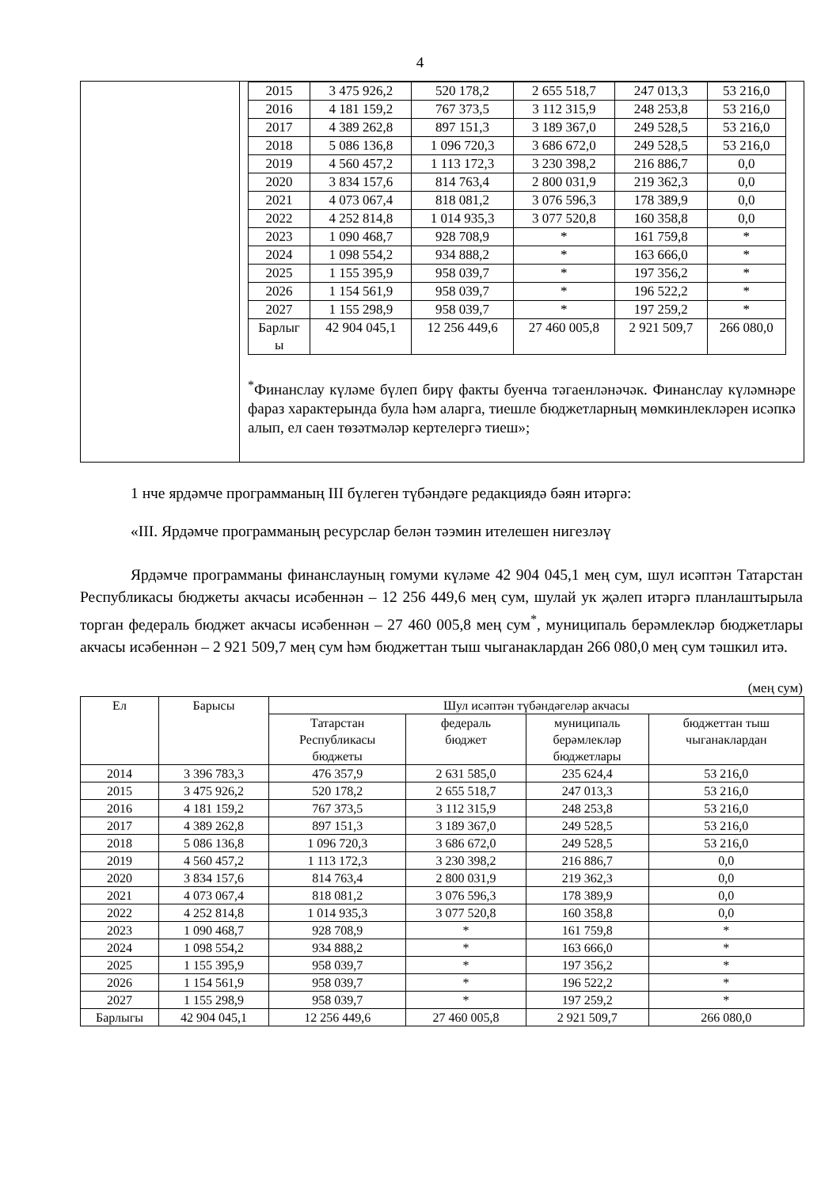4
| | / 2015 / 3 475 926,2 / 520 178,2 / 2 655 518,7 / 247 013,3 / 53 216,0 / / 2016 / 4 181 159,2 / 767 373,5 / 3 112 315,9 / 248 253,8 / 53 216,0 / / 2017 / 4 389 262,8 / 897 151,3 / 3 189 367,0 / 249 528,5 / 53 216,0 / / 2018 / 5 086 136,8 / 1 096 720,3 / 3 686 672,0 / 249 528,5 / 53 216,0 / / 2019 / 4 560 457,2 / 1 113 172,3 / 3 230 398,2 / 216 886,7 / 0,0 / / 2020 / 3 834 157,6 / 814 763,4 / 2 800 031,9 / 219 362,3 / 0,0 / / 2021 / 4 073 067,4 / 818 081,2 / 3 076 596,3 / 178 389,9 / 0,0 / / 2022 / 4 252 814,8 / 1 014 935,3 / 3 077 520,8 / 160 358,8 / 0,0 / / 2023 / 1 090 468,7 / 928 708,9 / * / 161 759,8 / * / / 2024 / 1 098 554,2 / 934 888,2 / * / 163 666,0 / * / / 2025 / 1 155 395,9 / 958 039,7 / * / 197 356,2 / * / / 2026 / 1 154 561,9 / 958 039,7 / * / 196 522,2 / * / / 2027 / 1 155 298,9 / 958 039,7 / * / 197 259,2 / * / / Барлыг ы / 42 904 045,1 / 12 256 449,6 / 27 460 005,8 / 2 921 509,7 / 266 080,0 / <sup>*</sup> Финанслау күләме бүлеп бирү факты буенча тәгаенләнәчәк. Финанслау күләмнәре фараз характерында була һәм аларга, тиешле бюджетларның мөмкинлекләрен исәпкә алып, ел саен төзәтмәләр кертелергә тиеш»; |
1 нче ярдәмче программаның III бүлеген түбәндәге редакциядә бәян итәргә:
«III. Ярдәмче программаның ресурслар белән тәэмин ителешен нигезләү
Ярдәмче программаны финанслауның гомуми күләме 42 904 045,1 мең сум, шул исәптән Татарстан Республикасы бюджеты акчасы исәбеннән – 12 256 449,6 мең сум, шулай ук җәлеп итәргә планлаштырыла торган федераль бюджет акчасы исәбеннән – 27 460 005,8 мең сум<sup>*</sup>, муниципаль берәмлекләр бюджетлары акчасы исәбеннән – 2 921 509,7 мең сум һәм бюджеттан тыш чыганаклардан 266 080,0 мең сум тәшкил итә.
(мең сум)
| Ел | Барысы | Шул исәптән түбәндәгеләр акчасы | | | |
| --- | --- | --- | --- | --- | --- |
| | | Татарстан Республикасы бюджеты | федераль бюджет | муниципаль берәмлекләр бюджетлары | бюджеттан тыш чыганаклардан |
| 2014 | 3 396 783,3 | 476 357,9 | 2 631 585,0 | 235 624,4 | 53 216,0 |
| 2015 | 3 475 926,2 | 520 178,2 | 2 655 518,7 | 247 013,3 | 53 216,0 |
| 2016 | 4 181 159,2 | 767 373,5 | 3 112 315,9 | 248 253,8 | 53 216,0 |
| 2017 | 4 389 262,8 | 897 151,3 | 3 189 367,0 | 249 528,5 | 53 216,0 |
| 2018 | 5 086 136,8 | 1 096 720,3 | 3 686 672,0 | 249 528,5 | 53 216,0 |
| 2019 | 4 560 457,2 | 1 113 172,3 | 3 230 398,2 | 216 886,7 | 0,0 |
| 2020 | 3 834 157,6 | 814 763,4 | 2 800 031,9 | 219 362,3 | 0,0 |
| 2021 | 4 073 067,4 | 818 081,2 | 3 076 596,3 | 178 389,9 | 0,0 |
| 2022 | 4 252 814,8 | 1 014 935,3 | 3 077 520,8 | 160 358,8 | 0,0 |
| 2023 | 1 090 468,7 | 928 708,9 | * | 161 759,8 | * |
| 2024 | 1 098 554,2 | 934 888,2 | * | 163 666,0 | * |
| 2025 | 1 155 395,9 | 958 039,7 | * | 197 356,2 | * |
| 2026 | 1 154 561,9 | 958 039,7 | * | 196 522,2 | * |
| 2027 | 1 155 298,9 | 958 039,7 | * | 197 259,2 | * |
| Барлыгы | 42 904 045,1 | 12 256 449,6 | 27 460 005,8 | 2 921 509,7 | 266 080,0 |